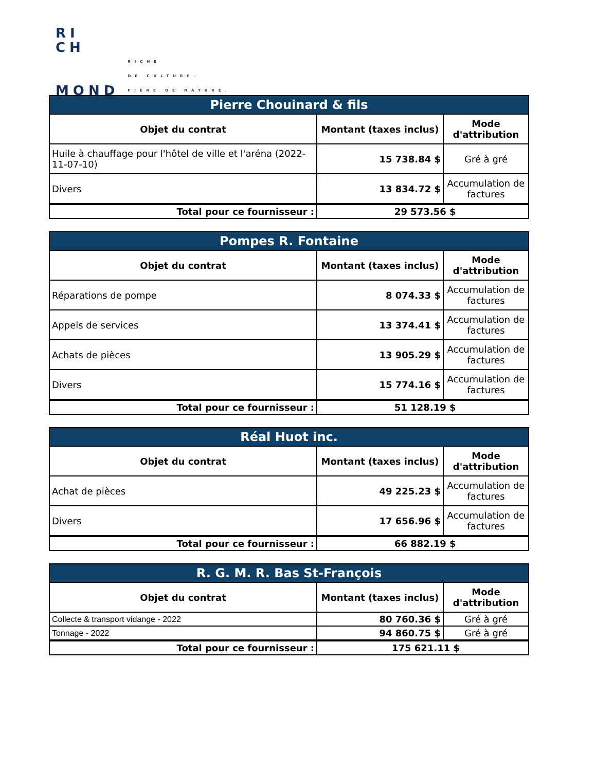RI
CH
MOND RICHE
DE CULTURE.
FIÈRE DE NATURE.
| Pierre Chouinard & fils | | |
| --- | --- | --- |
| Objet du contrat | Montant (taxes inclus) | Mode d'attribution |
| Huile à chauffage pour l'hôtel de ville et l'aréna (2022-11-07-10) | 15 738.84 $ | Gré à gré |
| Divers | 13 834.72 $ | Accumulation de factures |
| Total pour ce fournisseur : | 29 573.56 $ | |
| Pompes R. Fontaine | | |
| --- | --- | --- |
| Objet du contrat | Montant (taxes inclus) | Mode d'attribution |
| Réparations de pompe | 8 074.33 $ | Accumulation de factures |
| Appels de services | 13 374.41 $ | Accumulation de factures |
| Achats de pièces | 13 905.29 $ | Accumulation de factures |
| Divers | 15 774.16 $ | Accumulation de factures |
| Total pour ce fournisseur : | 51 128.19 $ | |
| Réal Huot inc. | | |
| --- | --- | --- |
| Objet du contrat | Montant (taxes inclus) | Mode d'attribution |
| Achat de pièces | 49 225.23 $ | Accumulation de factures |
| Divers | 17 656.96 $ | Accumulation de factures |
| Total pour ce fournisseur : | 66 882.19 $ | |
| R. G. M. R. Bas St-François | | |
| --- | --- | --- |
| Objet du contrat | Montant (taxes inclus) | Mode d'attribution |
| Collecte & transport vidange - 2022 | 80 760.36 $ | Gré à gré |
| Tonnage - 2022 | 94 860.75 $ | Gré à gré |
| Total pour ce fournisseur : | 175 621.11 $ | |